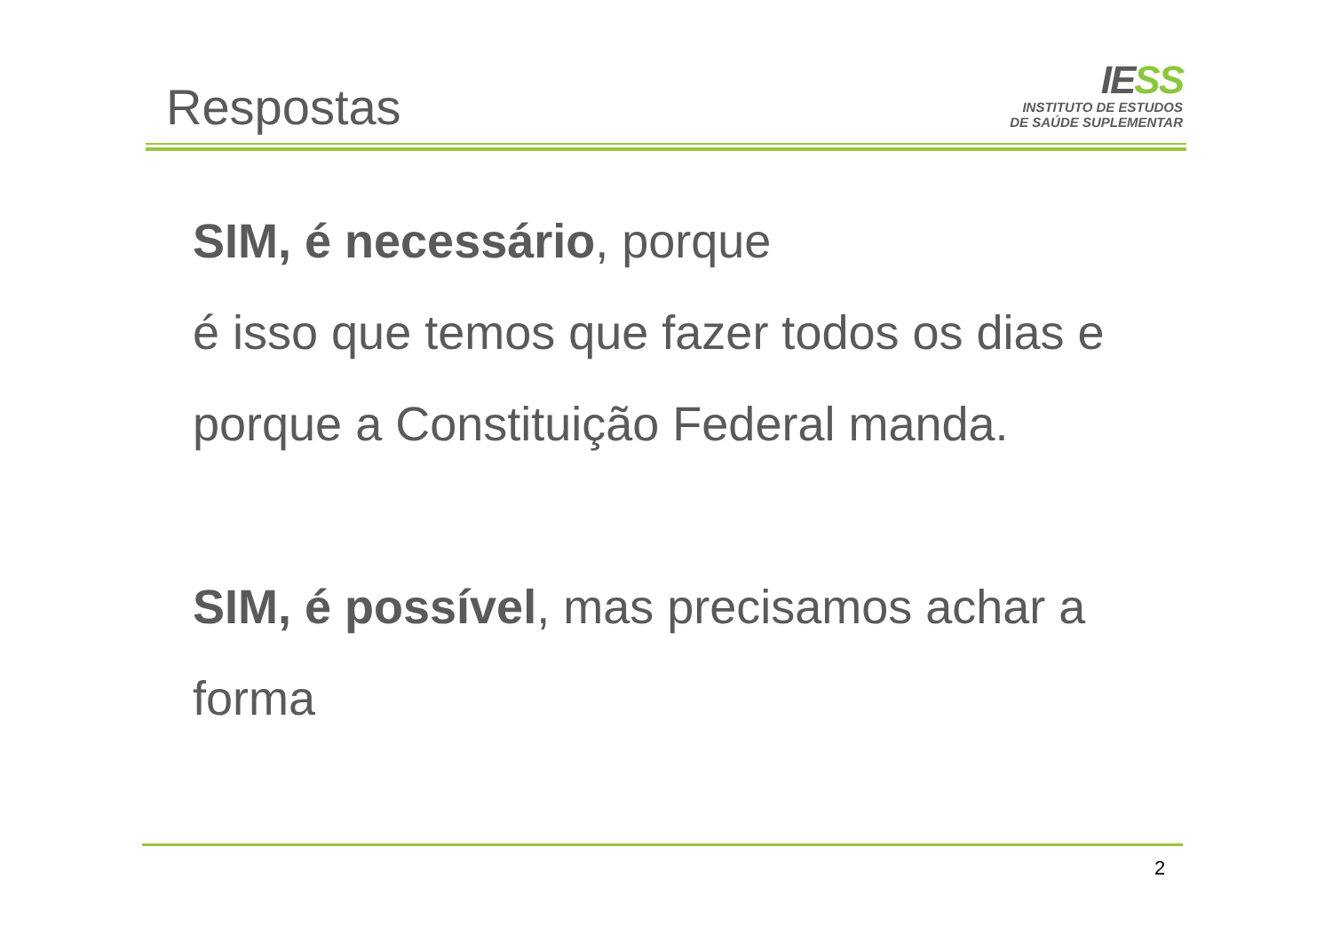Respostas
IESS
INSTITUTO DE ESTUDOS
DE SAÚDE SUPLEMENTAR
SIM, é necessário, porque
é isso que temos que fazer todos os dias e
porque a Constituição Federal manda.
SIM, é possível, mas precisamos achar a
forma
2